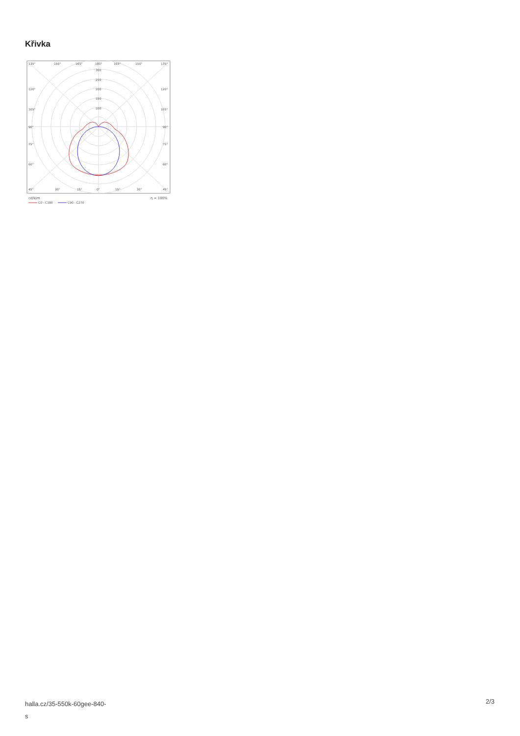Křivka
135°
150°
165°
180°
165°
150°
135°
300
250
200
150
100
120°
120°
105°
105°
90°
90°
75°
75°
60°
60°
45°
30°
15°
0°
15°
30°
45°
cd/klm
η = 100%
C0 - C180
C90 - C270
halla.cz/35-550k-60gee-840-
s
2/3